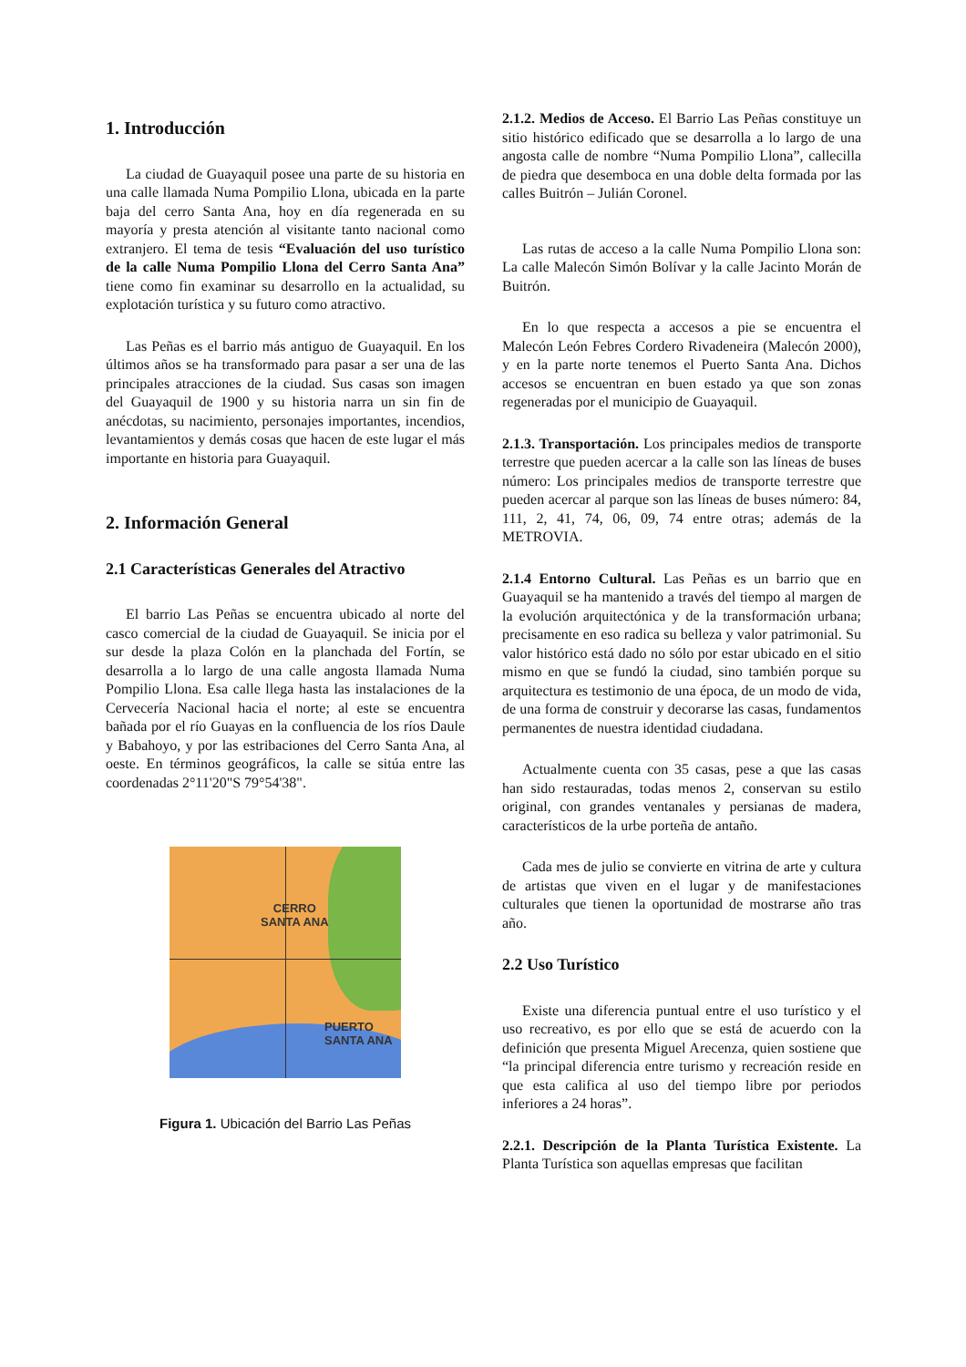1. Introducción
La ciudad de Guayaquil posee una parte de su historia en una calle llamada Numa Pompilio Llona, ubicada en la parte baja del cerro Santa Ana, hoy en día regenerada en su mayoría y presta atención al visitante tanto nacional como extranjero. El tema de tesis “Evaluación del uso turístico de la calle Numa Pompilio Llona del Cerro Santa Ana” tiene como fin examinar su desarrollo en la actualidad, su explotación turística y su futuro como atractivo.
Las Peñas es el barrio más antiguo de Guayaquil. En los últimos años se ha transformado para pasar a ser una de las principales atracciones de la ciudad. Sus casas son imagen del Guayaquil de 1900 y su historia narra un sin fin de anécdotas, su nacimiento, personajes importantes, incendios, levantamientos y demás cosas que hacen de este lugar el más importante en historia para Guayaquil.
2. Información General
2.1 Características Generales del Atractivo
El barrio Las Peñas se encuentra ubicado al norte del casco comercial de la ciudad de Guayaquil. Se inicia por el sur desde la plaza Colón en la planchada del Fortín, se desarrolla a lo largo de una calle angosta llamada Numa Pompilio Llona. Esa calle llega hasta las instalaciones de la Cervecería Nacional hacia el norte; al este se encuentra bañada por el río Guayas en la confluencia de los ríos Daule y Babahoyo, y por las estribaciones del Cerro Santa Ana, al oeste. En términos geográficos, la calle se sitúa entre las coordenadas 2°11'20"S 79°54'38".
CERRO
SANTA ANA
PUERTO
SANTA ANA
Figura 1. Ubicación del Barrio Las Peñas
2.1.2. Medios de Acceso. El Barrio Las Peñas constituye un sitio histórico edificado que se desarrolla a lo largo de una angosta calle de nombre “Numa Pompilio Llona”, callecilla de piedra que desemboca en una doble delta formada por las calles Buitrón – Julián Coronel.
Las rutas de acceso a la calle Numa Pompilio Llona son: La calle Malecón Simón Bolívar y la calle Jacinto Morán de Buitrón.
En lo que respecta a accesos a pie se encuentra el Malecón León Febres Cordero Rivadeneira (Malecón 2000), y en la parte norte tenemos el Puerto Santa Ana. Dichos accesos se encuentran en buen estado ya que son zonas regeneradas por el municipio de Guayaquil.
2.1.3. Transportación. Los principales medios de transporte terrestre que pueden acercar a la calle son las líneas de buses número: Los principales medios de transporte terrestre que pueden acercar al parque son las líneas de buses número: 84, 111, 2, 41, 74, 06, 09, 74 entre otras; además de la METROVIA.
2.1.4 Entorno Cultural. Las Peñas es un barrio que en Guayaquil se ha mantenido a través del tiempo al margen de la evolución arquitectónica y de la transformación urbana; precisamente en eso radica su belleza y valor patrimonial. Su valor histórico está dado no sólo por estar ubicado en el sitio mismo en que se fundó la ciudad, sino también porque su arquitectura es testimonio de una época, de un modo de vida, de una forma de construir y decorarse las casas, fundamentos permanentes de nuestra identidad ciudadana.
Actualmente cuenta con 35 casas, pese a que las casas han sido restauradas, todas menos 2, conservan su estilo original, con grandes ventanales y persianas de madera, característicos de la urbe porteña de antaño.
Cada mes de julio se convierte en vitrina de arte y cultura de artistas que viven en el lugar y de manifestaciones culturales que tienen la oportunidad de mostrarse año tras año.
2.2 Uso Turístico
Existe una diferencia puntual entre el uso turístico y el uso recreativo, es por ello que se está de acuerdo con la definición que presenta Miguel Arecenza, quien sostiene que “la principal diferencia entre turismo y recreación reside en que esta califica al uso del tiempo libre por periodos inferiores a 24 horas”.
2.2.1. Descripción de la Planta Turística Existente. La Planta Turística son aquellas empresas que facilitan